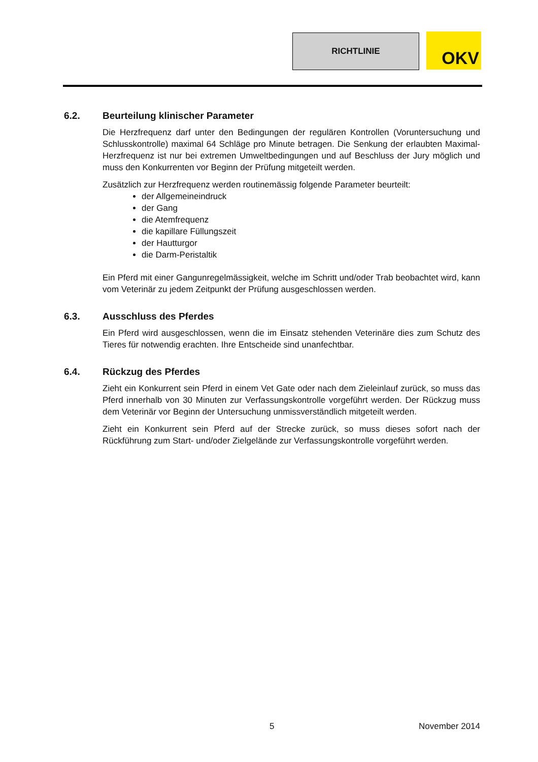RICHTLINIE OKV
6.2. Beurteilung klinischer Parameter
Die Herzfrequenz darf unter den Bedingungen der regulären Kontrollen (Voruntersuchung und Schlusskontrolle) maximal 64 Schläge pro Minute betragen. Die Senkung der erlaubten Maximal-Herzfrequenz ist nur bei extremen Umweltbedingungen und auf Beschluss der Jury möglich und muss den Konkurrenten vor Beginn der Prüfung mitgeteilt werden.
Zusätzlich zur Herzfrequenz werden routinemässig folgende Parameter beurteilt:
der Allgemeineindruck
der Gang
die Atemfrequenz
die kapillare Füllungszeit
der Hautturgor
die Darm-Peristaltik
Ein Pferd mit einer Gangunregelmässigkeit, welche im Schritt und/oder Trab beobachtet wird, kann vom Veterinär zu jedem Zeitpunkt der Prüfung ausgeschlossen werden.
6.3. Ausschluss des Pferdes
Ein Pferd wird ausgeschlossen, wenn die im Einsatz stehenden Veterinäre dies zum Schutz des Tieres für notwendig erachten. Ihre Entscheide sind unanfechtbar.
6.4. Rückzug des Pferdes
Zieht ein Konkurrent sein Pferd in einem Vet Gate oder nach dem Zieleinlauf zurück, so muss das Pferd innerhalb von 30 Minuten zur Verfassungskontrolle vorgeführt werden. Der Rückzug muss dem Veterinär vor Beginn der Untersuchung unmissverständlich mitgeteilt werden.
Zieht ein Konkurrent sein Pferd auf der Strecke zurück, so muss dieses sofort nach der Rückführung zum Start- und/oder Zielgelände zur Verfassungskontrolle vorgeführt werden.
5 November 2014